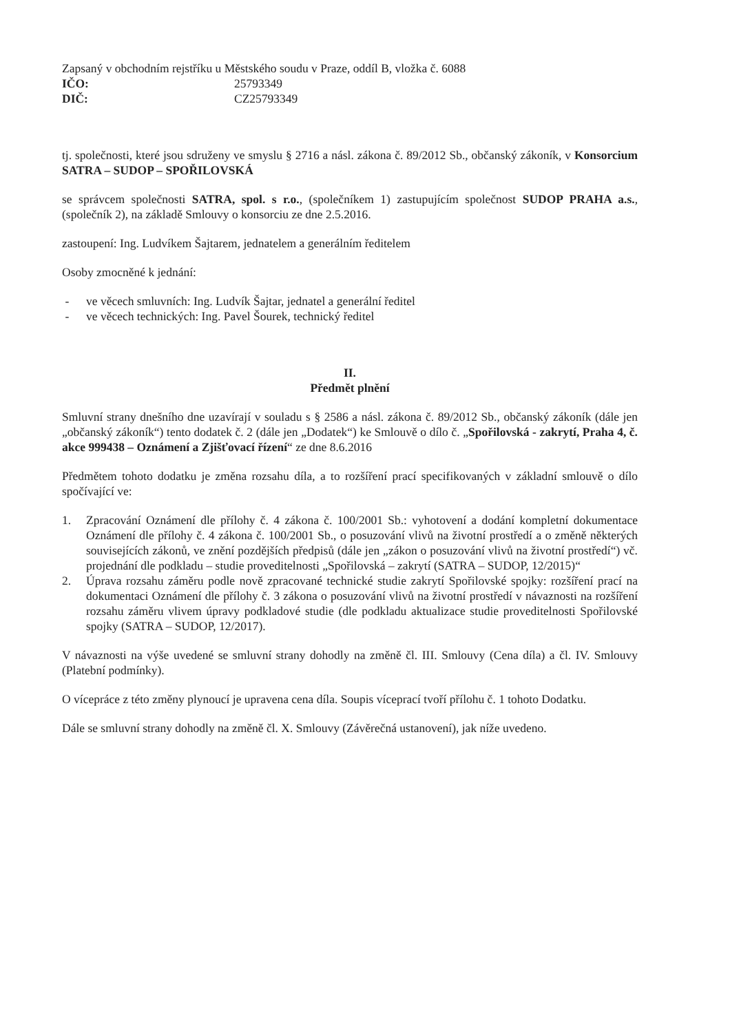Zapsaný v obchodním rejstříku u Městského soudu v Praze, oddíl B, vložka č. 6088
IČO: 25793349
DIČ: CZ25793349
tj. společnosti, které jsou sdruženy ve smyslu § 2716 a násl. zákona č. 89/2012 Sb., občanský zákoník, v Konsorcium SATRA – SUDOP – SPOŘILOVSKÁ
se správcem společnosti SATRA, spol. s r.o., (společníkem 1) zastupujícím společnost SUDOP PRAHA a.s., (společník 2), na základě Smlouvy o konsorciu ze dne 2.5.2016.
zastoupení: Ing. Ludvíkem Šajtarem, jednatelem a generálním ředitelem
Osoby zmocněné k jednání:
- ve věcech smluvních: Ing. Ludvík Šajtar, jednatel a generální ředitel
- ve věcech technických: Ing. Pavel Šourek, technický ředitel
II.
Předmět plnění
Smluvní strany dnešního dne uzavírají v souladu s § 2586 a násl. zákona č. 89/2012 Sb., občanský zákoník (dále jen „občanský zákoník“) tento dodatek č. 2 (dále jen „Dodatek“) ke Smlouvě o dílo č. „Spořilovská - zakrytí, Praha 4, č. akce 999438 – Oznámení a Zjišťovací řízení“ ze dne 8.6.2016
Předmětem tohoto dodatku je změna rozsahu díla, a to rozšíření prací specifikovaných v základní smlouvě o dílo spočívající ve:
1. Zpracování Oznámení dle přílohy č. 4 zákona č. 100/2001 Sb.: vyhotovení a dodání kompletní dokumentace Oznámení dle přílohy č. 4 zákona č. 100/2001 Sb., o posuzování vlivů na životní prostředí a o změně některých souvisejících zákonů, ve znění pozdějších předpisů (dále jen „zákon o posuzování vlivů na životní prostředí“) vč. projednání dle podkladu – studie proveditelnosti „Spořilovská – zakrytí (SATRA – SUDOP, 12/2015)“
2. Úprava rozsahu záměru podle nově zpracované technické studie zakrytí Spořilovské spojky: rozšíření prací na dokumentaci Oznámení dle přílohy č. 3 zákona o posuzování vlivů na životní prostředí v návaznosti na rozšíření rozsahu záměru vlivem úpravy podkladové studie (dle podkladu aktualizace studie proveditelnosti Spořilovské spojky (SATRA – SUDOP, 12/2017).
V návaznosti na výše uvedené se smluvní strany dohodly na změně čl. III. Smlouvy (Cena díla) a čl. IV. Smlouvy (Platební podmínky).
O vícepráce z této změny plynoucí je upravena cena díla. Soupis víceprací tvoří přílohu č. 1 tohoto Dodatku.
Dále se smluvní strany dohodly na změně čl. X. Smlouvy (Závěrečná ustanovení), jak níže uvedeno.